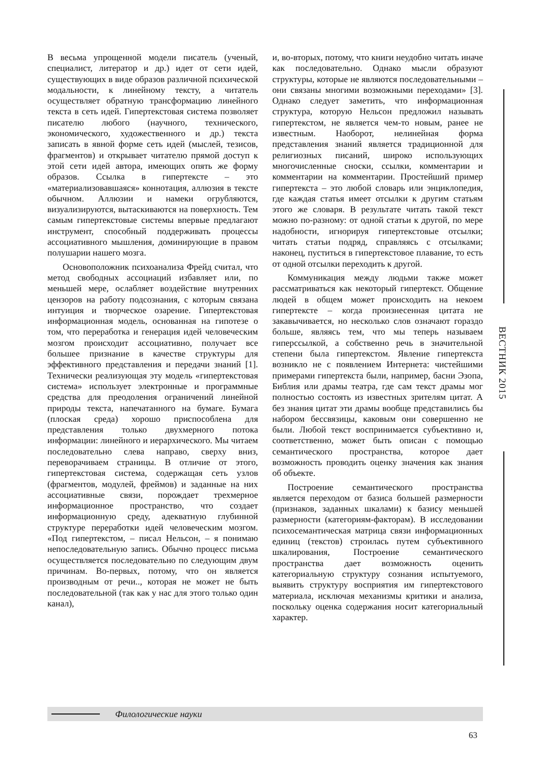В весьма упрощенной модели писатель (ученый, специалист, литератор и др.) идет от сети идей, существующих в виде образов различной психической модальности, к линейному тексту, а читатель осуществляет обратную трансформацию линейного текста в сеть идей. Гипертекстовая система позволяет писателю любого (научного, технического, экономического, художественного и др.) текста записать в явной форме сеть идей (мыслей, тезисов, фрагментов) и открывает читателю прямой доступ к этой сети идей автора, имеющих опять же форму образов. Ссылка в гипертексте – это «материализовавшаяся» коннотация, аллюзия в тексте обычном. Аллюзии и намеки огрубляются, визуализируются, вытаскиваются на поверхность. Тем самым гипертекстовые системы впервые предлагают инструмент, способный поддерживать процессы ассоциативного мышления, доминирующие в правом полушарии нашего мозга.
Основоположник психоанализа Фрейд считал, что метод свободных ассоциаций избавляет или, по меньшей мере, ослабляет воздействие внутренних цензоров на работу подсознания, с которым связана интуиция и творческое озарение. Гипертекстовая информационная модель, основанная на гипотезе о том, что переработка и генерация идей человеческим мозгом происходит ассоциативно, получает все большее признание в качестве структуры для эффективного представления и передачи знаний [1]. Технически реализующая эту модель «гипертекстовая система» использует электронные и программные средства для преодоления ограничений линейной природы текста, напечатанного на бумаге. Бумага (плоская среда) хорошо приспособлена для представления только двухмерного потока информации: линейного и иерархического. Мы читаем последовательно слева направо, сверху вниз, переворачиваем страницы. В отличие от этого, гипертекстовая система, содержащая сеть узлов (фрагментов, модулей, фреймов) и заданные на них ассоциативные связи, порождает трехмерное информационное пространство, что создает информационную среду, адекватную глубинной структуре переработки идей человеческим мозгом. «Под гипертекстом, – писал Нельсон, – я понимаю непоследовательную запись. Обычно процесс письма осуществляется последовательно по следующим двум причинам. Во-первых, потому, что он является производным от речи.., которая не может не быть последовательной (так как у нас для этого только один канал),
и, во-вторых, потому, что книги неудобно читать иначе как последовательно. Однако мысли образуют структуры, которые не являются последовательными – они связаны многими возможными переходами» [3]. Однако следует заметить, что информационная структура, которую Нельсон предложил называть гипертекстом, не является чем-то новым, ранее не известным. Наоборот, нелинейная форма представления знаний является традиционной для религиозных писаний, широко использующих многочисленные сноски, ссылки, комментарии и комментарии на комментарии. Простейший пример гипертекста – это любой словарь или энциклопедия, где каждая статья имеет отсылки к другим статьям этого же словаря. В результате читать такой текст можно по-разному: от одной статьи к другой, по мере надобности, игнорируя гипертекстовые отсылки; читать статьи подряд, справляясь с отсылками; наконец, пуститься в гипертекстовое плавание, то есть от одной отсылки переходить к другой.
Коммуникация между людьми также может рассматриваться как некоторый гипертекст. Общение людей в общем может происходить на некоем гипертексте – когда произнесенная цитата не закавычивается, но несколько слов означают гораздо больше, являясь тем, что мы теперь называем гиперссылкой, а собственно речь в значительной степени была гипертекстом. Явление гипертекста возникло не с появлением Интернета: чистейшими примерами гипертекста были, например, басни Эзопа, Библия или драмы театра, где сам текст драмы мог полностью состоять из известных зрителям цитат. А без знания цитат эти драмы вообще представились бы набором бессвязицы, каковым они совершенно не были. Любой текст воспринимается субъективно и, соответственно, может быть описан с помощью семантического пространства, которое дает возможность проводить оценку значения как знания об объекте.
Построение семантического пространства является переходом от базиса большей размерности (признаков, заданных шкалами) к базису меньшей размерности (категориям-факторам). В исследовании психосемантическая матрица связи информационных единиц (текстов) строилась путем субъективного шкалирования, Построение семантического пространства дает возможность оценить категориальную структуру сознания испытуемого, выявить структуру восприятия им гипертекстового материала, исключая механизмы критики и анализа, поскольку оценка содержания носит категориальный характер.
ВЕСТНИК 2015
Филологические науки
63